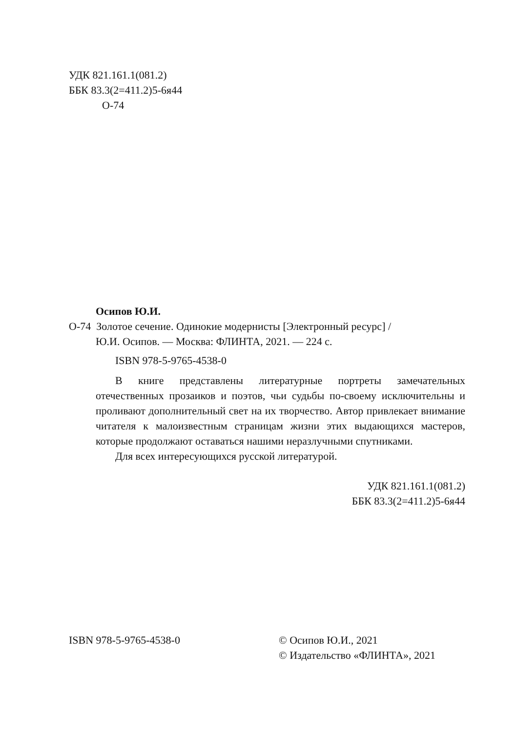УДК 821.161.1(081.2)
ББК 83.3(2=411.2)5-6я44
О-74
Осипов Ю.И.
О-74 Золотое сечение. Одинокие модернисты [Электронный ресурс] /
Ю.И. Осипов. — Москва: ФЛИНТА, 2021. — 224 с.
ISBN 978-5-9765-4538-0
В книге представлены литературные портреты замечательных отечественных прозаиков и поэтов, чьи судьбы по-своему исключительны и проливают дополнительный свет на их творчество. Автор привлекает внимание читателя к малоизвестным страницам жизни этих выдающихся мастеров, которые продолжают оставаться нашими неразлучными спутниками.
Для всех интересующихся русской литературой.
УДК 821.161.1(081.2)
ББК 83.3(2=411.2)5-6я44
ISBN 978-5-9765-4538-0 © Осипов Ю.И., 2021
© Издательство «ФЛИНТА», 2021